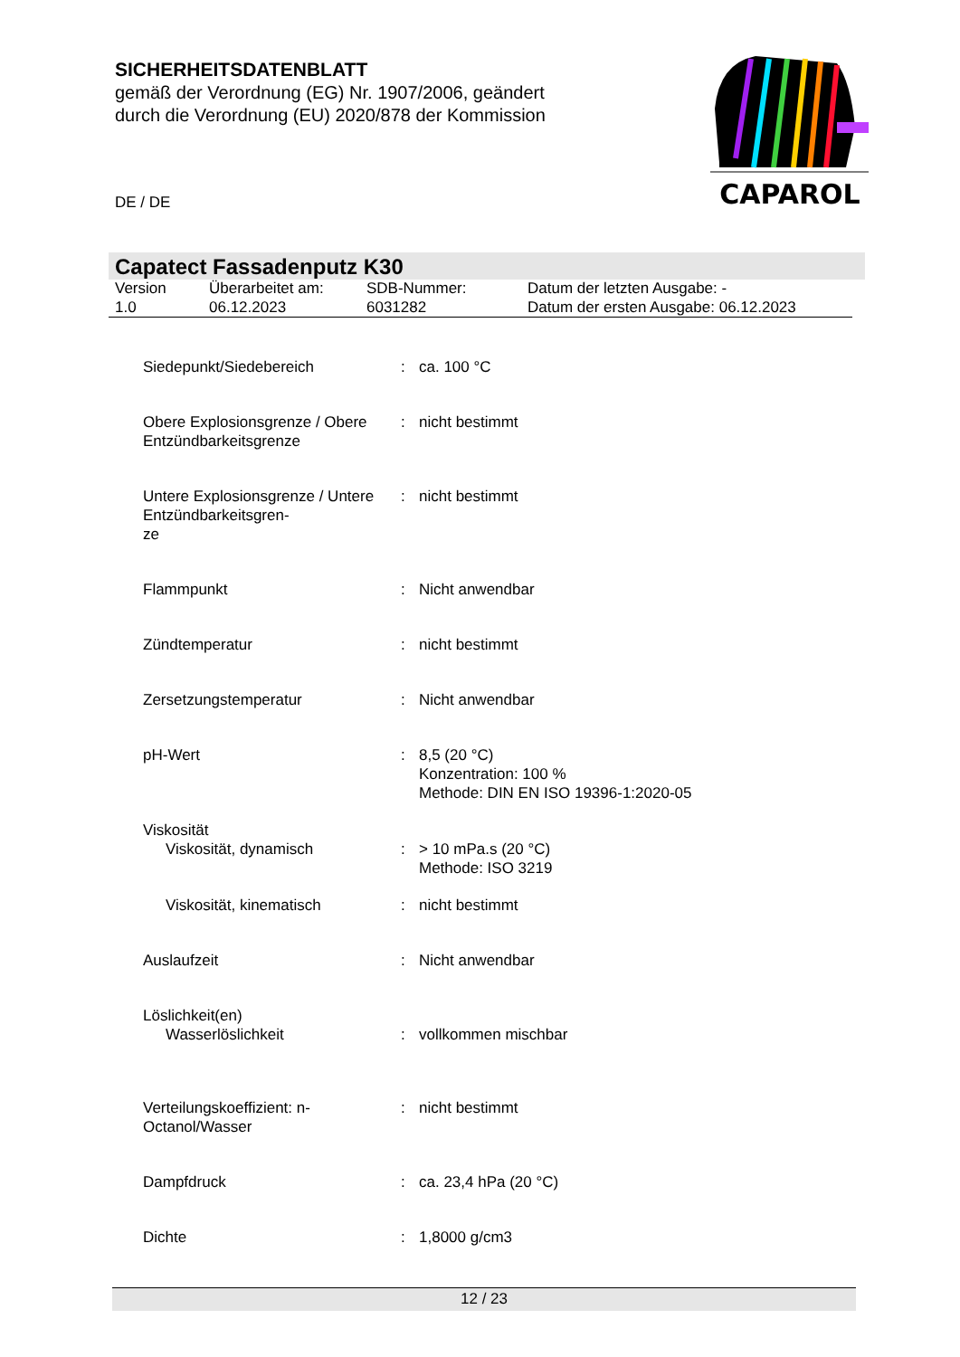SICHERHEITSDATENBLATT
gemäß der Verordnung (EG) Nr. 1907/2006, geändert
durch die Verordnung (EU) 2020/878 der Kommission
CAPAROL
DE / DE
Capatect Fassadenputz K30
| Version 1.0 | Überarbeitet am: 06.12.2023 | SDB-Nummer: 6031282 | Datum der letzten Ausgabe: - Datum der ersten Ausgabe: 06.12.2023 |
| Siedepunkt/Siedebereich | : | ca. 100 °C |
| Obere Explosionsgrenze / Obere Entzündbarkeitsgrenze | : | nicht bestimmt |
| Untere Explosionsgrenze / Untere Entzündbarkeitsgren- ze | : | nicht bestimmt |
| Flammpunkt | : | Nicht anwendbar |
| Zündtemperatur | : | nicht bestimmt |
| Zersetzungstemperatur | : | Nicht anwendbar |
| pH-Wert | : | 8,5 (20 °C) Konzentration: 100 % Methode: DIN EN ISO 19396-1:2020-05 |
| Viskosität | | |
| Viskosität, dynamisch | : | > 10 mPa.s (20 °C) Methode: ISO 3219 |
| Viskosität, kinematisch | : | nicht bestimmt |
| Auslaufzeit | : | Nicht anwendbar |
| Löslichkeit(en) | | |
| Wasserlöslichkeit | : | vollkommen mischbar |
| Verteilungskoeffizient: n-Octanol/Wasser | : | nicht bestimmt |
| Dampfdruck | : | ca. 23,4 hPa (20 °C) |
| Dichte | : | 1,8000 g/cm3 |
12 / 23